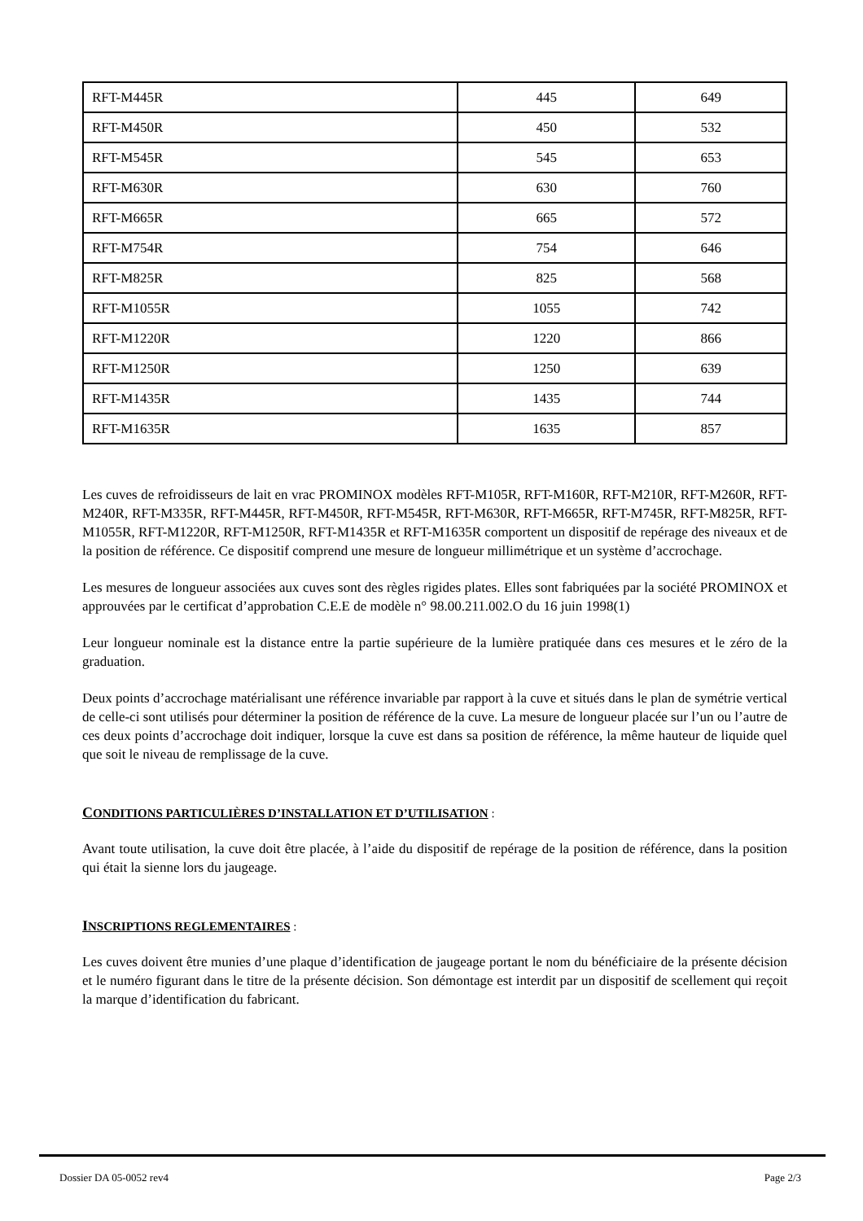| RFT-M445R | 445 | 649 |
| RFT-M450R | 450 | 532 |
| RFT-M545R | 545 | 653 |
| RFT-M630R | 630 | 760 |
| RFT-M665R | 665 | 572 |
| RFT-M754R | 754 | 646 |
| RFT-M825R | 825 | 568 |
| RFT-M1055R | 1055 | 742 |
| RFT-M1220R | 1220 | 866 |
| RFT-M1250R | 1250 | 639 |
| RFT-M1435R | 1435 | 744 |
| RFT-M1635R | 1635 | 857 |
Les cuves de refroidisseurs de lait en vrac PROMINOX modèles RFT-M105R, RFT-M160R, RFT-M210R, RFT-M260R, RFT-M240R, RFT-M335R, RFT-M445R, RFT-M450R, RFT-M545R, RFT-M630R, RFT-M665R, RFT-M745R, RFT-M825R, RFT-M1055R, RFT-M1220R, RFT-M1250R, RFT-M1435R et RFT-M1635R comportent un dispositif de repérage des niveaux et de la position de référence. Ce dispositif comprend une mesure de longueur millimétrique et un système d’accrochage.
Les mesures de longueur associées aux cuves sont des règles rigides plates. Elles sont fabriquées par la société PROMINOX et approuvées par le certificat d’approbation C.E.E de modèle n° 98.00.211.002.O du 16 juin 1998(1)
Leur longueur nominale est la distance entre la partie supérieure de la lumière pratiquée dans ces mesures et le zéro de la graduation.
Deux points d’accrochage matérialisant une référence invariable par rapport à la cuve et situés dans le plan de symétrie vertical de celle-ci sont utilisés pour déterminer la position de référence de la cuve. La mesure de longueur placée sur l’un ou l’autre de ces deux points d’accrochage doit indiquer, lorsque la cuve est dans sa position de référence, la même hauteur de liquide quel que soit le niveau de remplissage de la cuve.
CONDITIONS PARTICULIÈRES D’INSTALLATION ET D’UTILISATION :
Avant toute utilisation, la cuve doit être placée, à l’aide du dispositif de repérage de la position de référence, dans la position qui était la sienne lors du jaugeage.
INSCRIPTIONS REGLEMENTAIRES :
Les cuves doivent être munies d’une plaque d’identification de jaugeage portant le nom du bénéficiaire de la présente décision et le numéro figurant dans le titre de la présente décision. Son démontage est interdit par un dispositif de scellement qui reçoit la marque d’identification du fabricant.
Dossier DA 05-0052 rev4 Page 2/3